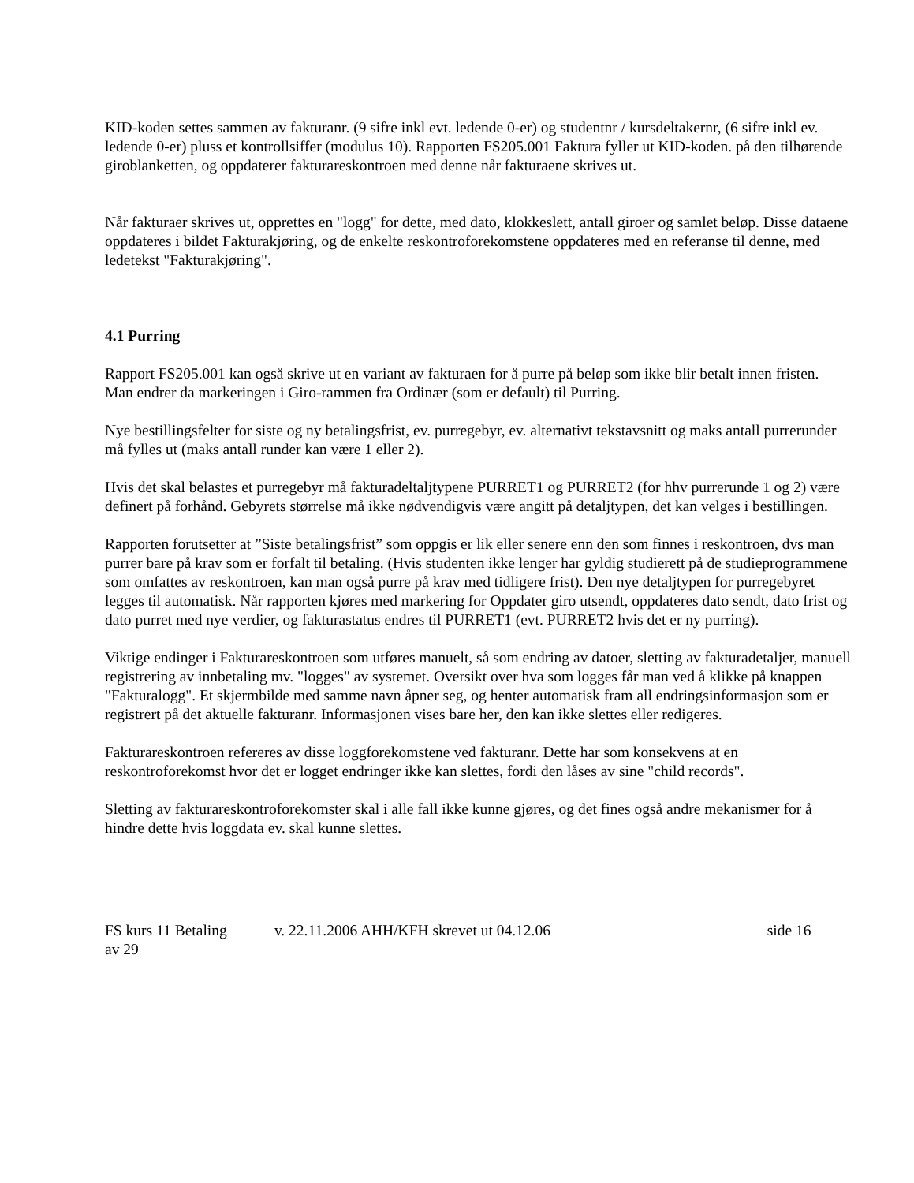KID-koden settes sammen av fakturanr. (9 sifre inkl evt. ledende 0-er) og studentnr / kursdeltakernr, (6 sifre inkl ev. ledende 0-er) pluss et kontrollsiffer (modulus 10). Rapporten FS205.001 Faktura fyller ut KID-koden. på den tilhørende giroblanketten, og oppdaterer fakturareskontroen med denne når fakturaene skrives ut.
Når fakturaer skrives ut, opprettes en "logg" for dette, med dato, klokkeslett, antall giroer og samlet beløp. Disse dataene oppdateres i bildet Fakturakjøring, og de enkelte reskontroforekomstene oppdateres med en referanse til denne, med ledetekst "Fakturakjøring".
4.1 Purring
Rapport FS205.001 kan også skrive ut en variant av fakturaen for å purre på beløp som ikke blir betalt innen fristen. Man endrer da markeringen i Giro-rammen fra Ordinær (som er default) til Purring.
Nye bestillingsfelter for siste og ny betalingsfrist, ev. purregebyr, ev. alternativt tekstavsnitt og maks antall purrerunder må fylles ut (maks antall runder kan være 1 eller 2).
Hvis det skal belastes et purregebyr må fakturadeltaljtypene PURRET1 og PURRET2 (for hhv purrerunde 1 og 2) være definert på forhånd. Gebyrets størrelse må ikke nødvendigvis være angitt på detaljtypen, det kan velges i bestillingen.
Rapporten forutsetter at ”Siste betalingsfrist” som oppgis er lik eller senere enn den som finnes i reskontroen, dvs man purrer bare på krav som er forfalt til betaling. (Hvis studenten ikke lenger har gyldig studierett på de studieprogrammene som omfattes av reskontroen, kan man også purre på krav med tidligere frist). Den nye detaljtypen for purregebyret legges til automatisk. Når rapporten kjøres med markering for Oppdater giro utsendt, oppdateres dato sendt, dato frist og dato purret med nye verdier, og fakturastatus endres til PURRET1 (evt. PURRET2 hvis det er ny purring).
Viktige endinger i Fakturareskontroen som utføres manuelt, så som endring av datoer, sletting av fakturadetaljer, manuell registrering av innbetaling mv. "logges" av systemet. Oversikt over hva som logges får man ved å klikke på knappen "Fakturalogg". Et skjermbilde med samme navn åpner seg, og henter automatisk fram all endringsinformasjon som er registrert på det aktuelle fakturanr. Informasjonen vises bare her, den kan ikke slettes eller redigeres.
Fakturareskontroen refereres av disse loggforekomstene ved fakturanr. Dette har som konsekvens at en reskontroforekomst hvor det er logget endringer ikke kan slettes, fordi den låses av sine "child records".
Sletting av fakturareskontroforekomster skal i alle fall ikke kunne gjøres, og det fines også andre mekanismer for å hindre dette hvis loggdata ev. skal kunne slettes.
FS kurs 11 Betaling v. 22.11.2006 AHH/KFH skrevet ut 04.12.06 side 16
av 29